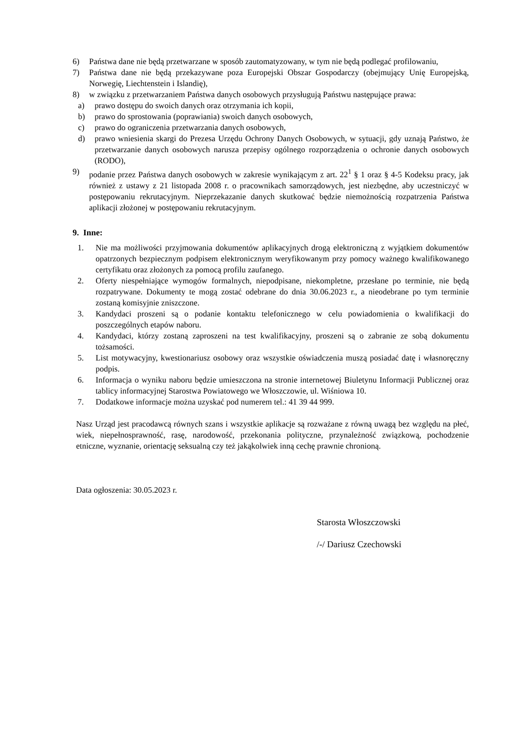6) Państwa dane nie będą przetwarzane w sposób zautomatyzowany, w tym nie będą podlegać profilowaniu,
7) Państwa dane nie będą przekazywane poza Europejski Obszar Gospodarczy (obejmujący Unię Europejską, Norwegię, Liechtenstein i Islandię),
8) w związku z przetwarzaniem Państwa danych osobowych przysługują Państwu następujące prawa:
a) prawo dostępu do swoich danych oraz otrzymania ich kopii,
b) prawo do sprostowania (poprawiania) swoich danych osobowych,
c) prawo do ograniczenia przetwarzania danych osobowych,
d) prawo wniesienia skargi do Prezesa Urzędu Ochrony Danych Osobowych, w sytuacji, gdy uznają Państwo, że przetwarzanie danych osobowych narusza przepisy ogólnego rozporządzenia o ochronie danych osobowych (RODO),
9) podanie przez Państwa danych osobowych w zakresie wynikającym z art. 22<sup>1</sup> § 1 oraz § 4-5 Kodeksu pracy, jak również z ustawy z 21 listopada 2008 r. o pracownikach samorządowych, jest niezbędne, aby uczestniczyć w postępowaniu rekrutacyjnym. Nieprzekazanie danych skutkować będzie niemożnością rozpatrzenia Państwa aplikacji złożonej w postępowaniu rekrutacyjnym.
9. Inne:
1. Nie ma możliwości przyjmowania dokumentów aplikacyjnych drogą elektroniczną z wyjątkiem dokumentów opatrzonych bezpiecznym podpisem elektronicznym weryfikowanym przy pomocy ważnego kwalifikowanego certyfikatu oraz złożonych za pomocą profilu zaufanego.
2. Oferty niespełniające wymogów formalnych, niepodpisane, niekompletne, przesłane po terminie, nie będą rozpatrywane. Dokumenty te mogą zostać odebrane do dnia 30.06.2023 r., a nieodebrane po tym terminie zostaną komisyjnie zniszczone.
3. Kandydaci proszeni są o podanie kontaktu telefonicznego w celu powiadomienia o kwalifikacji do poszczególnych etapów naboru.
4. Kandydaci, którzy zostaną zaproszeni na test kwalifikacyjny, proszeni są o zabranie ze sobą dokumentu tożsamości.
5. List motywacyjny, kwestionariusz osobowy oraz wszystkie oświadczenia muszą posiadać datę i własnoręczny podpis.
6. Informacja o wyniku naboru będzie umieszczona na stronie internetowej Biuletynu Informacji Publicznej oraz tablicy informacyjnej Starostwa Powiatowego we Włoszczowie, ul. Wiśniowa 10.
7. Dodatkowe informacje można uzyskać pod numerem tel.: 41 39 44 999.
Nasz Urząd jest pracodawcą równych szans i wszystkie aplikacje są rozważane z równą uwagą bez względu na płeć, wiek, niepełnosprawność, rasę, narodowość, przekonania polityczne, przynależność związkową, pochodzenie etniczne, wyznanie, orientację seksualną czy też jakąkolwiek inną cechę prawnie chronioną.
Data ogłoszenia: 30.05.2023 r.
Starosta Włoszczowski
/-/ Dariusz Czechowski